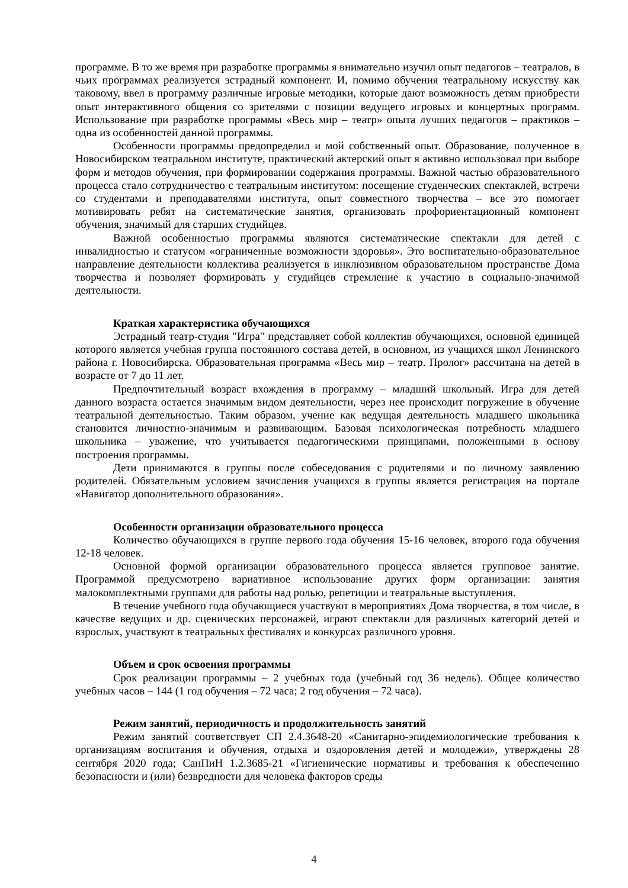программе. В то же время при разработке программы я внимательно изучил опыт педагогов – театралов, в чьих программах реализуется эстрадный компонент. И, помимо обучения театральному искусству как таковому, ввел в программу различные игровые методики, которые дают возможность детям приобрести опыт интерактивного общения со зрителями с позиции ведущего игровых и концертных программ. Использование при разработке программы «Весь мир – театр» опыта лучших педагогов – практиков – одна из особенностей данной программы.
Особенности программы предопределил и мой собственный опыт. Образование, полученное в Новосибирском театральном институте, практический актерский опыт я активно использовал при выборе форм и методов обучения, при формировании содержания программы. Важной частью образовательного процесса стало сотрудничество с театральным институтом: посещение студенческих спектаклей, встречи со студентами и преподавателями института, опыт совместного творчества – все это помогает мотивировать ребят на систематические занятия, организовать профориентационный компонент обучения, значимый для старших студийцев.
Важной особенностью программы являются систематические спектакли для детей с инвалидностью и статусом «ограниченные возможности здоровья». Это воспитательно-образовательное направление деятельности коллектива реализуется в инклюзивном образовательном пространстве Дома творчества и позволяет формировать у студийцев стремление к участию в социально-значимой деятельности.
Краткая характеристика обучающихся
Эстрадный театр-студия "Игра" представляет собой коллектив обучающихся, основной единицей которого является учебная группа постоянного состава детей, в основном, из учащихся школ Ленинского района г. Новосибирска. Образовательная программа «Весь мир – театр. Пролог» рассчитана на детей в возрасте от 7 до 11 лет.
Предпочтительный возраст вхождения в программу – младший школьный. Игра для детей данного возраста остается значимым видом деятельности, через нее происходит погружение в обучение театральной деятельностью. Таким образом, учение как ведущая деятельность младшего школьника становится личностно-значимым и развивающим. Базовая психологическая потребность младшего школьника – уважение, что учитывается педагогическими принципами, положенными в основу построения программы.
Дети принимаются в группы после собеседования с родителями и по личному заявлению родителей. Обязательным условием зачисления учащихся в группы является регистрация на портале «Навигатор дополнительного образования».
Особенности организации образовательного процесса
Количество обучающихся в группе первого года обучения 15-16 человек, второго года обучения 12-18 человек.
Основной формой организации образовательного процесса является групповое занятие. Программой предусмотрено вариативное использование других форм организации: занятия малокомплектными группами для работы над ролью, репетиции и театральные выступления.
В течение учебного года обучающиеся участвуют в мероприятиях Дома творчества, в том числе, в качестве ведущих и др. сценических персонажей, играют спектакли для различных категорий детей и взрослых, участвуют в театральных фестивалях и конкурсах различного уровня.
Объем и срок освоения программы
Срок реализации программы – 2 учебных года (учебный год 36 недель). Общее количество учебных часов – 144 (1 год обучения – 72 часа; 2 год обучения – 72 часа).
Режим занятий, периодичность и продолжительность занятий
Режим занятий соответствует СП 2.4.3648-20 «Санитарно-эпидемиологические требования к организациям воспитания и обучения, отдыха и оздоровления детей и молодежи», утверждены 28 сентября 2020 года; СанПиН 1.2.3685-21 «Гигиенические нормативы и требования к обеспечению безопасности и (или) безвредности для человека факторов среды
4